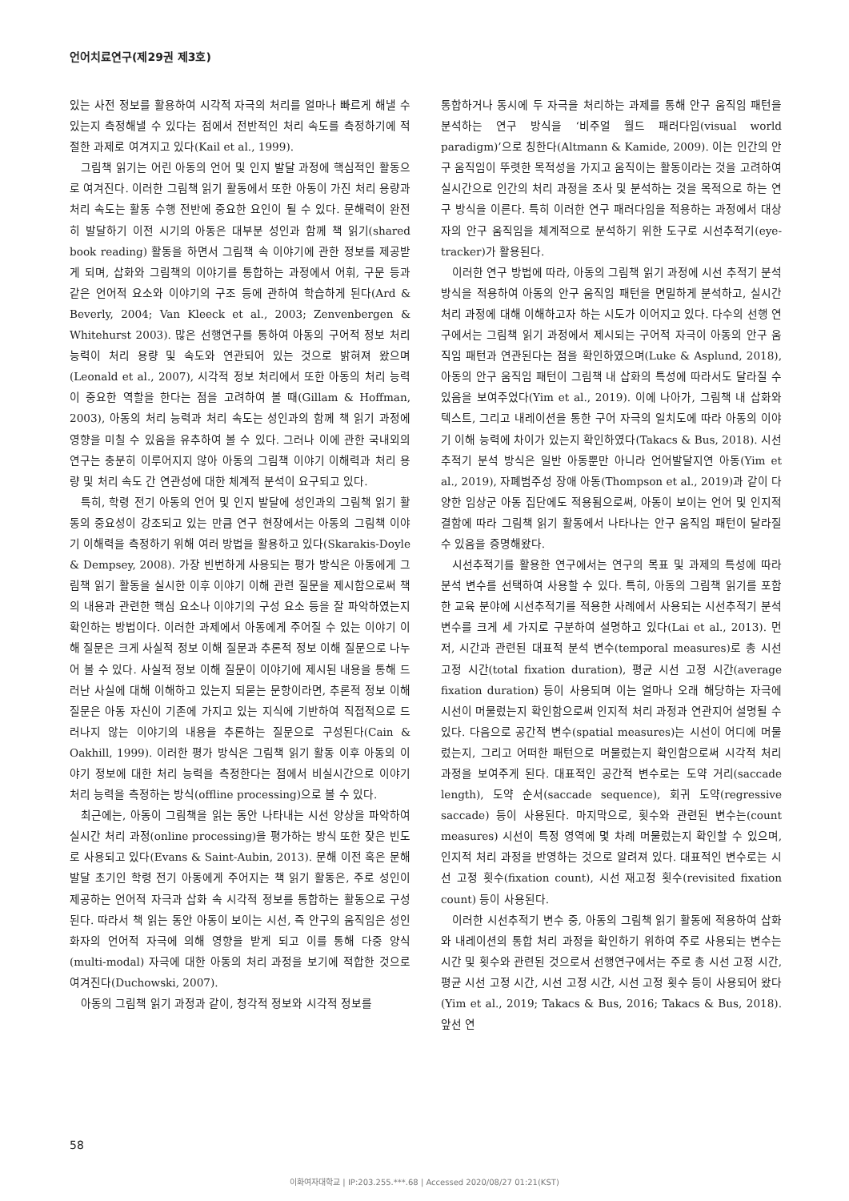언어치료연구(제29권 제3호)
있는 사전 정보를 활용하여 시각적 자극의 처리를 얼마나 빠르게 해낼 수 있는지 측정해낼 수 있다는 점에서 전반적인 처리 속도를 측정하기에 적절한 과제로 여겨지고 있다(Kail et al., 1999).
그림책 읽기는 어린 아동의 언어 및 인지 발달 과정에 핵심적인 활동으로 여겨진다. 이러한 그림책 읽기 활동에서 또한 아동이 가진 처리 용량과 처리 속도는 활동 수행 전반에 중요한 요인이 될 수 있다. 문해력이 완전히 발달하기 이전 시기의 아동은 대부분 성인과 함께 책 읽기(shared book reading) 활동을 하면서 그림책 속 이야기에 관한 정보를 제공받게 되며, 삽화와 그림책의 이야기를 통합하는 과정에서 어휘, 구문 등과 같은 언어적 요소와 이야기의 구조 등에 관하여 학습하게 된다(Ard & Beverly, 2004; Van Kleeck et al., 2003; Zenvenbergen & Whitehurst 2003). 많은 선행연구를 통하여 아동의 구어적 정보 처리 능력이 처리 용량 및 속도와 연관되어 있는 것으로 밝혀져 왔으며(Leonald et al., 2007), 시각적 정보 처리에서 또한 아동의 처리 능력이 중요한 역할을 한다는 점을 고려하여 볼 때(Gillam & Hoffman, 2003), 아동의 처리 능력과 처리 속도는 성인과의 함께 책 읽기 과정에 영향을 미칠 수 있음을 유추하여 볼 수 있다. 그러나 이에 관한 국내외의 연구는 충분히 이루어지지 않아 아동의 그림책 이야기 이해력과 처리 용량 및 처리 속도 간 연관성에 대한 체계적 분석이 요구되고 있다.
특히, 학령 전기 아동의 언어 및 인지 발달에 성인과의 그림책 읽기 활동의 중요성이 강조되고 있는 만큼 연구 현장에서는 아동의 그림책 이야기 이해력을 측정하기 위해 여러 방법을 활용하고 있다(Skarakis-Doyle & Dempsey, 2008). 가장 빈번하게 사용되는 평가 방식은 아동에게 그림책 읽기 활동을 실시한 이후 이야기 이해 관련 질문을 제시함으로써 책의 내용과 관련한 핵심 요소나 이야기의 구성 요소 등을 잘 파악하였는지 확인하는 방법이다. 이러한 과제에서 아동에게 주어질 수 있는 이야기 이해 질문은 크게 사실적 정보 이해 질문과 추론적 정보 이해 질문으로 나누어 볼 수 있다. 사실적 정보 이해 질문이 이야기에 제시된 내용을 통해 드러난 사실에 대해 이해하고 있는지 되묻는 문항이라면, 추론적 정보 이해 질문은 아동 자신이 기존에 가지고 있는 지식에 기반하여 직접적으로 드러나지 않는 이야기의 내용을 추론하는 질문으로 구성된다(Cain & Oakhill, 1999). 이러한 평가 방식은 그림책 읽기 활동 이후 아동의 이야기 정보에 대한 처리 능력을 측정한다는 점에서 비실시간으로 이야기 처리 능력을 측정하는 방식(offline processing)으로 볼 수 있다.
최근에는, 아동이 그림책을 읽는 동안 나타내는 시선 양상을 파악하여 실시간 처리 과정(online processing)을 평가하는 방식 또한 잦은 빈도로 사용되고 있다(Evans & Saint-Aubin, 2013). 문해 이전 혹은 문해 발달 초기인 학령 전기 아동에게 주어지는 책 읽기 활동은, 주로 성인이 제공하는 언어적 자극과 삽화 속 시각적 정보를 통합하는 활동으로 구성된다. 따라서 책 읽는 동안 아동이 보이는 시선, 즉 안구의 움직임은 성인 화자의 언어적 자극에 의해 영향을 받게 되고 이를 통해 다중 양식(multi-modal) 자극에 대한 아동의 처리 과정을 보기에 적합한 것으로 여겨진다(Duchowski, 2007).
아동의 그림책 읽기 과정과 같이, 청각적 정보와 시각적 정보를
통합하거나 동시에 두 자극을 처리하는 과제를 통해 안구 움직임 패턴을 분석하는 연구 방식을 ‘비주얼 월드 패러다임(visual world paradigm)’으로 칭한다(Altmann & Kamide, 2009). 이는 인간의 안구 움직임이 뚜렷한 목적성을 가지고 움직이는 활동이라는 것을 고려하여 실시간으로 인간의 처리 과정을 조사 및 분석하는 것을 목적으로 하는 연구 방식을 이른다. 특히 이러한 연구 패러다임을 적용하는 과정에서 대상자의 안구 움직임을 체계적으로 분석하기 위한 도구로 시선추적기(eye-tracker)가 활용된다.
이러한 연구 방법에 따라, 아동의 그림책 읽기 과정에 시선 추적기 분석 방식을 적용하여 아동의 안구 움직임 패턴을 면밀하게 분석하고, 실시간 처리 과정에 대해 이해하고자 하는 시도가 이어지고 있다. 다수의 선행 연구에서는 그림책 읽기 과정에서 제시되는 구어적 자극이 아동의 안구 움직임 패턴과 연관된다는 점을 확인하였으며(Luke & Asplund, 2018), 아동의 안구 움직임 패턴이 그림책 내 삽화의 특성에 따라서도 달라질 수 있음을 보여주었다(Yim et al., 2019). 이에 나아가, 그림책 내 삽화와 텍스트, 그리고 내레이션을 통한 구어 자극의 일치도에 따라 아동의 이야기 이해 능력에 차이가 있는지 확인하였다(Takacs & Bus, 2018). 시선추적기 분석 방식은 일반 아동뿐만 아니라 언어발달지연 아동(Yim et al., 2019), 자폐범주성 장애 아동(Thompson et al., 2019)과 같이 다양한 임상군 아동 집단에도 적용됨으로써, 아동이 보이는 언어 및 인지적 결함에 따라 그림책 읽기 활동에서 나타나는 안구 움직임 패턴이 달라질 수 있음을 증명해왔다.
시선추적기를 활용한 연구에서는 연구의 목표 및 과제의 특성에 따라 분석 변수를 선택하여 사용할 수 있다. 특히, 아동의 그림책 읽기를 포함한 교육 분야에 시선추적기를 적용한 사례에서 사용되는 시선추적기 분석 변수를 크게 세 가지로 구분하여 설명하고 있다(Lai et al., 2013). 먼저, 시간과 관련된 대표적 분석 변수(temporal measures)로 총 시선 고정 시간(total fixation duration), 평균 시선 고정 시간(average fixation duration) 등이 사용되며 이는 얼마나 오래 해당하는 자극에 시선이 머물렀는지 확인함으로써 인지적 처리 과정과 연관지어 설명될 수 있다. 다음으로 공간적 변수(spatial measures)는 시선이 어디에 머물렀는지, 그리고 어떠한 패턴으로 머물렀는지 확인함으로써 시각적 처리 과정을 보여주게 된다. 대표적인 공간적 변수로는 도약 거리(saccade length), 도약 순서(saccade sequence), 회귀 도약(regressive saccade) 등이 사용된다. 마지막으로, 횟수와 관련된 변수는(count measures) 시선이 특정 영역에 몇 차례 머물렀는지 확인할 수 있으며, 인지적 처리 과정을 반영하는 것으로 알려져 있다. 대표적인 변수로는 시선 고정 횟수(fixation count), 시선 재고정 횟수(revisited fixation count) 등이 사용된다.
이러한 시선추적기 변수 중, 아동의 그림책 읽기 활동에 적용하여 삽화와 내레이션의 통합 처리 과정을 확인하기 위하여 주로 사용되는 변수는 시간 및 횟수와 관련된 것으로서 선행연구에서는 주로 총 시선 고정 시간, 평균 시선 고정 시간, 시선 고정 시간, 시선 고정 횟수 등이 사용되어 왔다(Yim et al., 2019; Takacs & Bus, 2016; Takacs & Bus, 2018). 앞선 연
58
이화여자대학교 | IP:203.255.***.68 | Accessed 2020/08/27 01:21(KST)